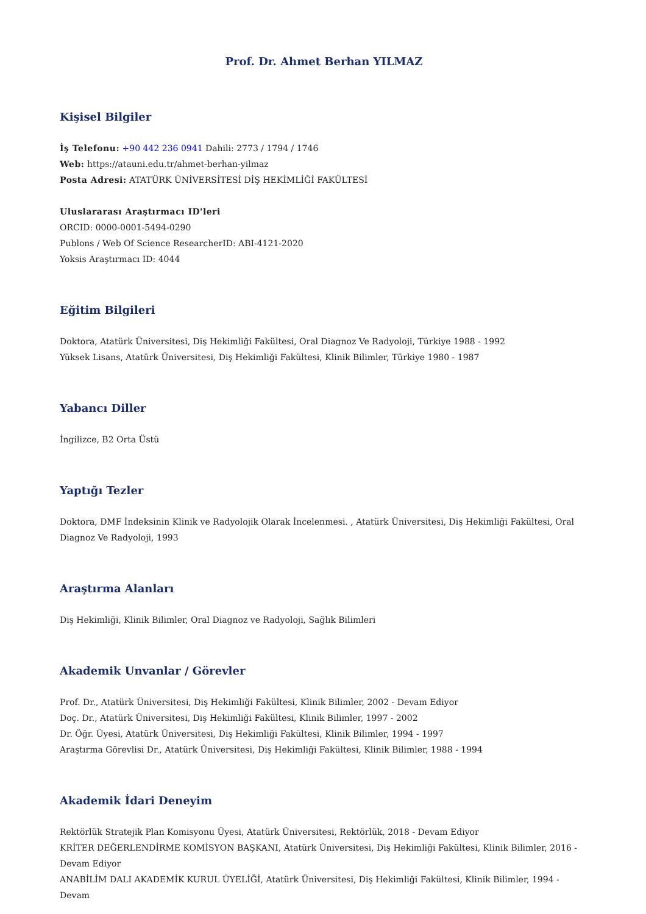Prof. Dr. Ahmet Berhan YILMAZ
Kişisel Bilgiler
İş Telefonu: +90 442 236 0941 Dahili: 2773 / 1794 / 1746
Web: https://atauni.edu.tr/ahmet-berhan-yilmaz
Posta Adresi: ATATÜRK ÜNİVERSİTESİ DİŞ HEKİMLİĞİ FAKÜLTESİ
Uluslararası Araştırmacı ID'leri
ORCID: 0000-0001-5494-0290
Publons / Web Of Science ResearcherID: ABI-4121-2020
Yoksis Araştırmacı ID: 4044
Eğitim Bilgileri
Doktora, Atatürk Üniversitesi, Diş Hekimliği Fakültesi, Oral Diagnoz Ve Radyoloji, Türkiye 1988 - 1992
Yüksek Lisans, Atatürk Üniversitesi, Diş Hekimliği Fakültesi, Klinik Bilimler, Türkiye 1980 - 1987
Yabancı Diller
İngilizce, B2 Orta Üstü
Yaptığı Tezler
Doktora, DMF İndeksinin Klinik ve Radyolojik Olarak İncelenmesi. , Atatürk Üniversitesi, Diş Hekimliği Fakültesi, Oral Diagnoz Ve Radyoloji, 1993
Araştırma Alanları
Diş Hekimliği, Klinik Bilimler, Oral Diagnoz ve Radyoloji, Sağlık Bilimleri
Akademik Unvanlar / Görevler
Prof. Dr., Atatürk Üniversitesi, Diş Hekimliği Fakültesi, Klinik Bilimler, 2002 - Devam Ediyor
Doç. Dr., Atatürk Üniversitesi, Diş Hekimliği Fakültesi, Klinik Bilimler, 1997 - 2002
Dr. Öğr. Üyesi, Atatürk Üniversitesi, Diş Hekimliği Fakültesi, Klinik Bilimler, 1994 - 1997
Araştırma Görevlisi Dr., Atatürk Üniversitesi, Diş Hekimliği Fakültesi, Klinik Bilimler, 1988 - 1994
Akademik İdari Deneyim
Rektörlük Stratejik Plan Komisyonu Üyesi, Atatürk Üniversitesi, Rektörlük, 2018 - Devam Ediyor
KRİTER DEĞERLENDİRME KOMİSYON BAŞKANI, Atatürk Üniversitesi, Diş Hekimliği Fakültesi, Klinik Bilimler, 2016 - Devam Ediyor
ANABİLİM DALI AKADEMİK KURUL ÜYELİĞİ, Atatürk Üniversitesi, Diş Hekimliği Fakültesi, Klinik Bilimler, 1994 - Devam